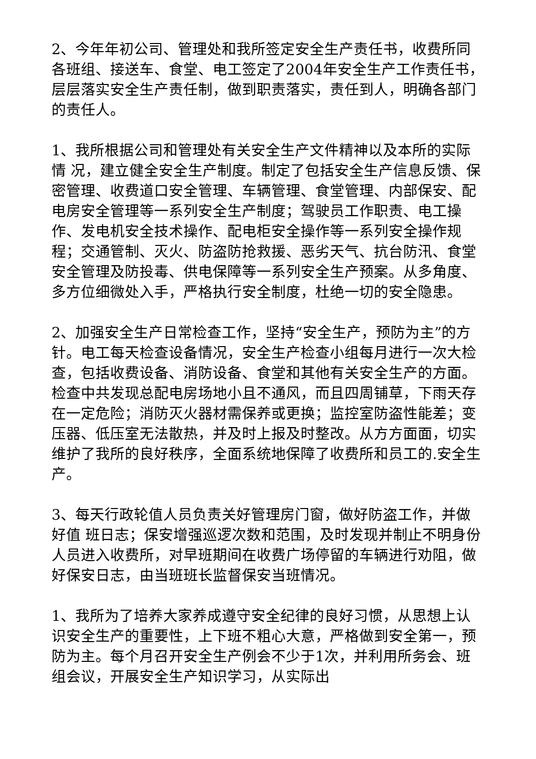2、今年年初公司、管理处和我所签定安全生产责任书，收费所同各班组、接送车、食堂、电工签定了2004年安全生产工作责任书，层层落实安全生产责任制，做到职责落实，责任到人，明确各部门的责任人。
1、我所根据公司和管理处有关安全生产文件精神以及本所的实际情 况，建立健全安全生产制度。制定了包括安全生产信息反馈、保密管理、收费道口安全管理、车辆管理、食堂管理、内部保安、配电房安全管理等一系列安全生产制度；驾驶员工作职责、电工操作、发电机安全技术操作、配电柜安全操作等一系列安全操作规程；交通管制、灭火、防盗防抢救援、恶劣天气、抗台防汛、食堂安全管理及防投毒、供电保障等一系列安全生产预案。从多角度、多方位细微处入手，严格执行安全制度，杜绝一切的安全隐患。
2、加强安全生产日常检查工作，坚持“安全生产，预防为主”的方针。电工每天检查设备情况，安全生产检查小组每月进行一次大检查，包括收费设备、消防设备、食堂和其他有关安全生产的方面。检查中共发现总配电房场地小且不通风，而且四周铺草，下雨天存在一定危险；消防灭火器材需保养或更换；监控室防盗性能差；变压器、低压室无法散热，并及时上报及时整改。从方方面面，切实维护了我所的良好秩序，全面系统地保障了收费所和员工的.安全生产。
3、每天行政轮值人员负责关好管理房门窗，做好防盗工作，并做好值 班日志；保安增强巡逻次数和范围，及时发现并制止不明身份人员进入收费所，对早班期间在收费广场停留的车辆进行劝阻，做好保安日志，由当班班长监督保安当班情况。
1、我所为了培养大家养成遵守安全纪律的良好习惯，从思想上认识安全生产的重要性，上下班不粗心大意，严格做到安全第一，预防为主。每个月召开安全生产例会不少于1次，并利用所务会、班组会议，开展安全生产知识学习，从实际出